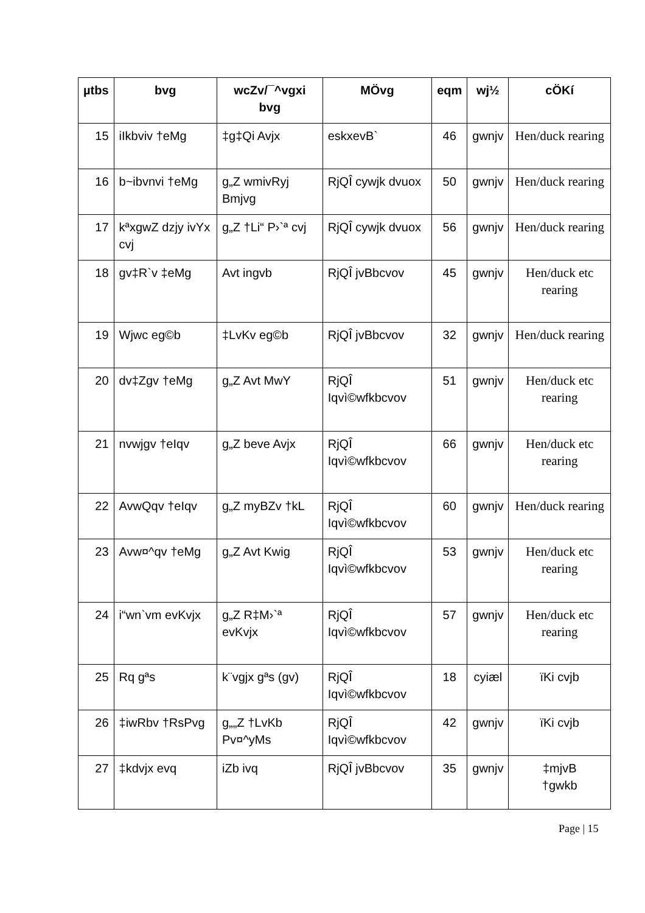| µtbs | bvg | wcZv/¯^vgxi bvg | MÖvg | eqm | wj½ | cÖKí |
| --- | --- | --- | --- | --- | --- | --- |
| 15 | iIkbviv †eMg | ‡g‡Qi Avjx | eskxevB` | 46 | gwnjv | Hen/duck rearing |
| 16 | b~ibvnvi †eMg | g„Z wmivRyj Bmjvg | RjQÎ cywjk dvuox | 50 | gwnjv | Hen/duck rearing |
| 17 | kªxgwZ dzjy ivYx cvj | g„Z †Li“ P›`ª cvj | RjQÎ cywjk dvuox | 56 | gwnjv | Hen/duck rearing |
| 18 | gv‡R`v ‡eMg | Avt ingvb | RjQÎ jvBbcvov | 45 | gwnjv | Hen/duck etc rearing |
| 19 | Wjwc eg©b | ‡LvKv eg©b | RjQÎ jvBbcvov | 32 | gwnjv | Hen/duck rearing |
| 20 | dv‡Zgv †eMg | g„Z Avt MwY | RjQÎ Iqvì©wfkbcvov | 51 | gwnjv | Hen/duck etc rearing |
| 21 | nvwjgv †eIqv | g„Z beve Avjx | RjQÎ Iqvì©wfkbcvov | 66 | gwnjv | Hen/duck etc rearing |
| 22 | AvwQqv †eIqv | g„Z myBZv †kL | RjQÎ Iqvì©wfkbcvov | 60 | gwnjv | Hen/duck rearing |
| 23 | Avw¤^qv †eMg | g„Z Avt Kwig | RjQÎ Iqvì©wfkbcvov | 53 | gwnjv | Hen/duck etc rearing |
| 24 | i“wn`vm evKvjx | g„Z R‡M›`ª evKvjx | RjQÎ Iqvì©wfkbcvov | 57 | gwnjv | Hen/duck etc rearing |
| 25 | Rq gªs | k¨vgjx gªs (gv) | RjQÎ Iqvì©wfkbcvov | 18 | cyiæl | ïKi cvjb |
| 26 | ‡iwRbv †RsPvg | g„„Z †LvKb Pv¤^yMs | RjQÎ Iqvì©wfkbcvov | 42 | gwnjv | ïKi cvjb |
| 27 | ‡kdvjx evq | iZb ivq | RjQÎ jvBbcvov | 35 | gwnjv | ‡mjvB †gwkb |
Page | 15